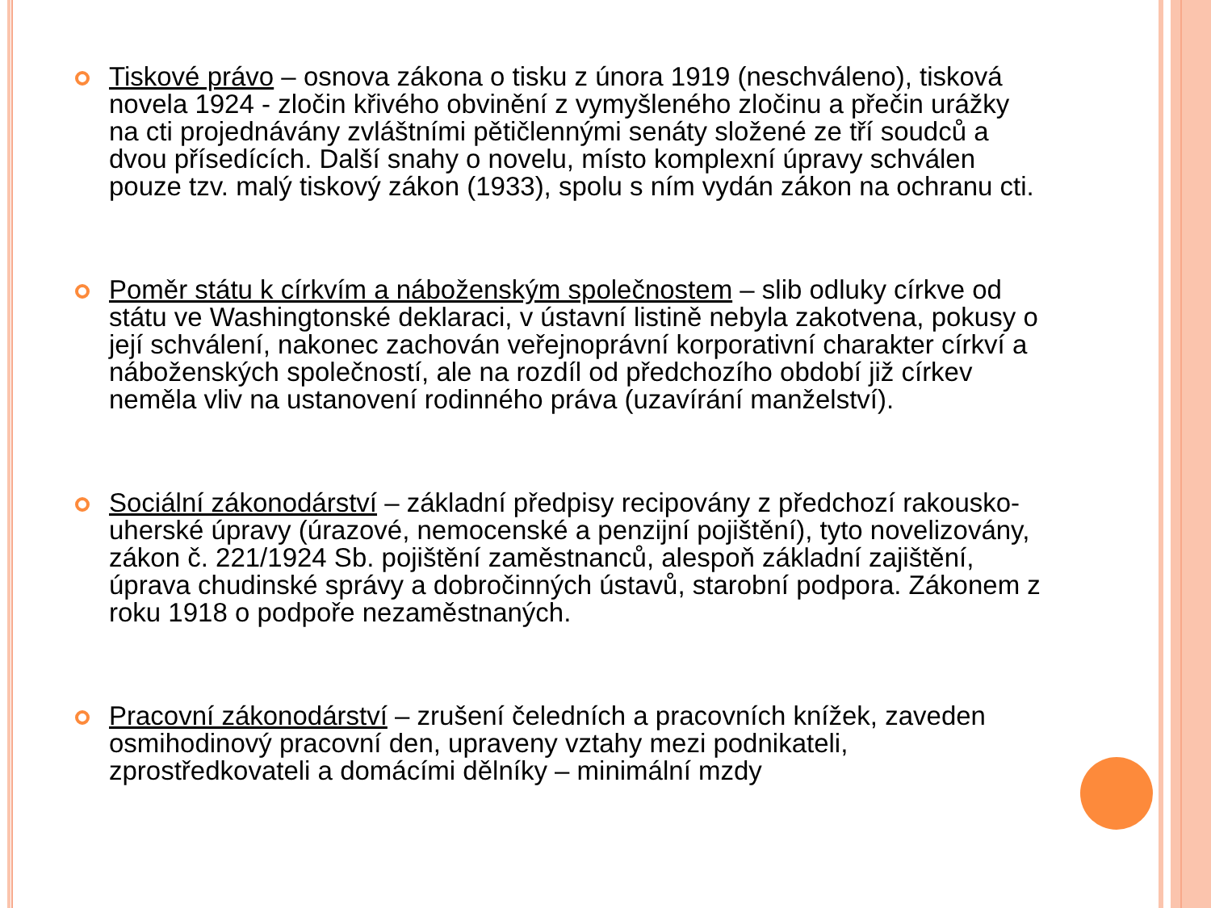Tiskové právo – osnova zákona o tisku z února 1919 (neschváleno), tisková novela 1924 - zločin křivého obvinění z vymyšleného zločinu a přečin urážky na cti projednávány zvláštními pětičlennými senáty složené ze tří soudců a dvou přísedících. Další snahy o novelu, místo komplexní úpravy schválen pouze tzv. malý tiskový zákon (1933), spolu s ním vydán zákon na ochranu cti.
Poměr státu k církvím a náboženským společnostem – slib odluky církve od státu ve Washingtonské deklaraci, v ústavní listině nebyla zakotvena, pokusy o její schválení, nakonec zachován veřejnoprávní korporativní charakter církví a náboženských společností, ale na rozdíl od předchozího období již církev neměla vliv na ustanovení rodinného práva (uzavírání manželství).
Sociální zákonodárství – základní předpisy recipovány z předchozí rakousko-uherské úpravy (úrazové, nemocenské a penzijní pojištění), tyto novelizovány, zákon č. 221/1924 Sb. pojištění zaměstnanců, alespoň základní zajištění, úprava chudinské správy a dobročinných ústavů, starobní podpora. Zákonem z roku 1918 o podpoře nezaměstnaných.
Pracovní zákonodárství – zrušení čeledních a pracovních knížek, zaveden osmihodinový pracovní den, upraveny vztahy mezi podnikateli, zprostředkovateli a domácími dělníky – minimální mzdy